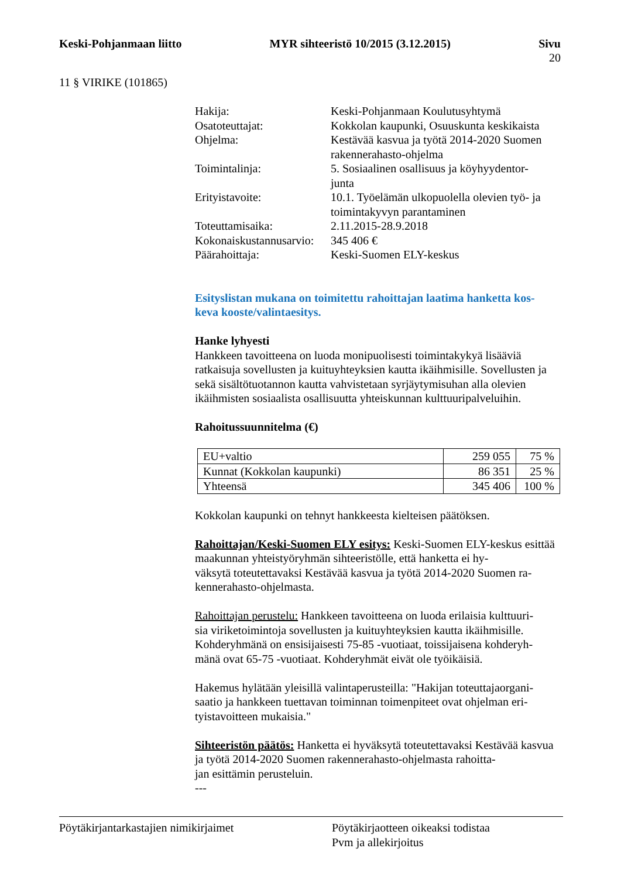Keski-Pohjanmaan liitto MYR sihteeristö 10/2015 (3.12.2015) Sivu
20
11 § VIRIKE (101865)
Hakija: Keski-Pohjanmaan Koulutusyhtymä
Osatoteuttajat: Kokkolan kaupunki, Osuuskunta keskikaista
Ohjelma: Kestävää kasvua ja työtä 2014-2020 Suomen rakennerahasto-ohjelma
Toimintalinja: 5. Sosiaalinen osallisuus ja köyhyydentor-
junta
Erityistavoite: 10.1. Työelämän ulkopuolella olevien työ- ja toimintakyvyn parantaminen
Toteuttamisaika: 2.11.2015-28.9.2018
Kokonaiskustannusarvio:
345 406 €
Päärahoittaja: Keski-Suomen ELY-keskus
Esityslistan mukana on toimitettu rahoittajan laatima hanketta kos-
keva kooste/valintaesitys.
Hanke lyhyesti
Hankkeen tavoitteena on luoda monipuolisesti toimintakykyä lisääviä ratkaisuja sovellusten ja kuituyhteyksien kautta ikäihmisille. Sovellusten ja sekä sisältötuotannon kautta vahvistetaan syrjäytymisuhan alla olevien ikäihmisten sosiaalista osallisuutta yhteiskunnan kulttuuripalveluihin.
Rahoitussuunnitelma (€)
| EU+valtio | 259 055 | 75 % |
| Kunnat (Kokkolan kaupunki) | 86 351 | 25 % |
| Yhteensä | 345 406 | 100 % |
Kokkolan kaupunki on tehnyt hankkeesta kielteisen päätöksen.
Rahoittajan/Keski-Suomen ELY esitys: Keski-Suomen ELY-keskus esittää maakunnan yhteistyöryhmän sihteeristölle, että hanketta ei hy-
väksytä toteutettavaksi Kestävää kasvua ja työtä 2014-2020 Suomen ra-
kennerahasto-ohjelmasta.
Rahoittajan perustelu: Hankkeen tavoitteena on luoda erilaisia kulttuuri-
sia viriketoimintoja sovellusten ja kuituyhteyksien kautta ikäihmisille. Kohderyhmänä on ensisijaisesti 75-85 -vuotiaat, toissijaisena kohderyh-
mänä ovat 65-75 -vuotiaat. Kohderyhmät eivät ole työikäisiä.
Hakemus hylätään yleisillä valintaperusteilla: "Hakijan toteuttajaorgani-
saatio ja hankkeen tuettavan toiminnan toimenpiteet ovat ohjelman eri-
tyistavoitteen mukaisia."
Sihteeristön päätös: Hanketta ei hyväksytä toteutettavaksi Kestävää kasvua ja työtä 2014-2020 Suomen rakennerahasto-ohjelmasta rahoitta-
jan esittämin perusteluin.
---
Pöytäkirjantarkastajien nimikirjaimet Pöytäkirjaotteen oikeaksi todistaa
Pvm ja allekirjoitus